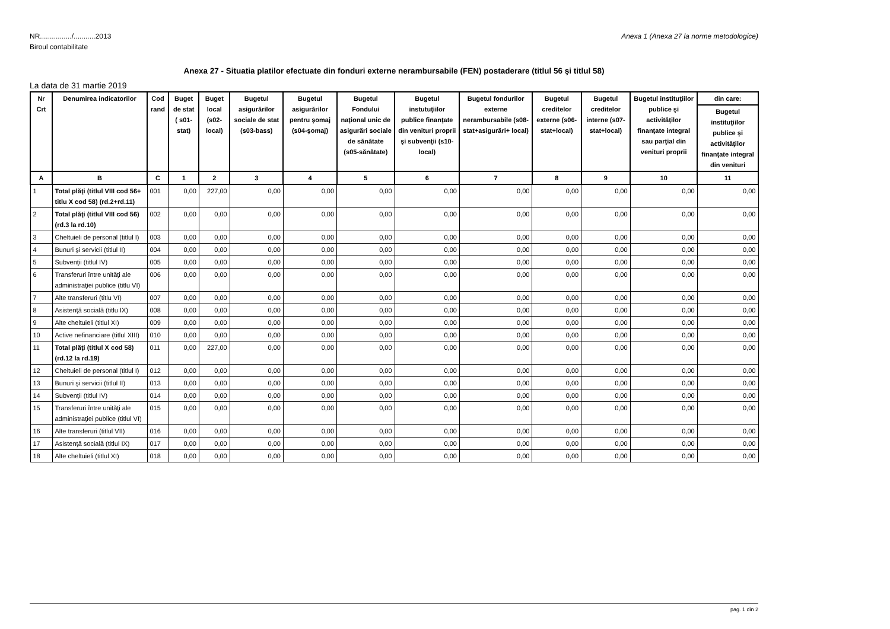Anexa 1 (Anexa 27 la norme metodologice) NR................/...........2013
Biroul contabilitate
Anexa 27 - Situatia platilor efectuate din fonduri externe nerambursabile (FEN) postaderare (titlul 56 şi titlul 58)
La data de 31 martie 2019
| Nr Crt | Denumirea indicatorilor | Cod rand | Buget de stat ( s01-stat) | Buget local (s02-local) | Bugetul asigurărilor sociale de stat (s03-bass) | Bugetul asigurărilor pentru şomaj (s04-şomaj) | Bugetul Fondului naţional unic de asigurări sociale de sănătate (s05-sănătate) | Bugetul instutuţiilor publice finanţate din venituri proprii şi subvenţii (s10-local) | Bugetul fondurilor externe nerambursabile (s08-stat+asigurări+ local) | Bugetul creditelor externe (s06-stat+local) | Bugetul creditelor interne (s07-stat+local) | Bugetul instituţiilor publice şi activităţilor finanţate integral sau parţial din venituri proprii | din care: |
| --- | --- | --- | --- | --- | --- | --- | --- | --- | --- | --- | --- | --- | --- |
| | | | | | | | | | | | | | Bugetul instituţiilor publice şi activităţilor finanţate integral din venituri |
| A | B | C | 1 | 2 | 3 | 4 | 5 | 6 | 7 | 8 | 9 | 10 | 11 |
| 1 | Total plăţi (titlul VIII cod 56+ titlu X cod 58) (rd.2+rd.11) | 001 | 0,00 | 227,00 | 0,00 | 0,00 | 0,00 | 0,00 | 0,00 | 0,00 | 0,00 | 0,00 | 0,00 |
| 2 | Total plăţi (titlul VIII cod 56) (rd.3 la rd.10) | 002 | 0,00 | 0,00 | 0,00 | 0,00 | 0,00 | 0,00 | 0,00 | 0,00 | 0,00 | 0,00 | 0,00 |
| 3 | Cheltuieli de personal (titlul I) | 003 | 0,00 | 0,00 | 0,00 | 0,00 | 0,00 | 0,00 | 0,00 | 0,00 | 0,00 | 0,00 | 0,00 |
| 4 | Bunuri şi servicii (titlul II) | 004 | 0,00 | 0,00 | 0,00 | 0,00 | 0,00 | 0,00 | 0,00 | 0,00 | 0,00 | 0,00 | 0,00 |
| 5 | Subvenţii (titlul IV) | 005 | 0,00 | 0,00 | 0,00 | 0,00 | 0,00 | 0,00 | 0,00 | 0,00 | 0,00 | 0,00 | 0,00 |
| 6 | Transferuri între unităţi ale administraţiei publice (titlu VI) | 006 | 0,00 | 0,00 | 0,00 | 0,00 | 0,00 | 0,00 | 0,00 | 0,00 | 0,00 | 0,00 | 0,00 |
| 7 | Alte transferuri (titlu VI) | 007 | 0,00 | 0,00 | 0,00 | 0,00 | 0,00 | 0,00 | 0,00 | 0,00 | 0,00 | 0,00 | 0,00 |
| 8 | Asistenţă socială (titlu IX) | 008 | 0,00 | 0,00 | 0,00 | 0,00 | 0,00 | 0,00 | 0,00 | 0,00 | 0,00 | 0,00 | 0,00 |
| 9 | Alte cheltuieli (titlul XI) | 009 | 0,00 | 0,00 | 0,00 | 0,00 | 0,00 | 0,00 | 0,00 | 0,00 | 0,00 | 0,00 | 0,00 |
| 10 | Active nefinanciare (titlul XIII) | 010 | 0,00 | 0,00 | 0,00 | 0,00 | 0,00 | 0,00 | 0,00 | 0,00 | 0,00 | 0,00 | 0,00 |
| 11 | Total plăţi (titlul X cod 58) (rd.12 la rd.19) | 011 | 0,00 | 227,00 | 0,00 | 0,00 | 0,00 | 0,00 | 0,00 | 0,00 | 0,00 | 0,00 | 0,00 |
| 12 | Cheltuieli de personal (titlul I) | 012 | 0,00 | 0,00 | 0,00 | 0,00 | 0,00 | 0,00 | 0,00 | 0,00 | 0,00 | 0,00 | 0,00 |
| 13 | Bunuri şi servicii (titlul II) | 013 | 0,00 | 0,00 | 0,00 | 0,00 | 0,00 | 0,00 | 0,00 | 0,00 | 0,00 | 0,00 | 0,00 |
| 14 | Subvenţii (titlul IV) | 014 | 0,00 | 0,00 | 0,00 | 0,00 | 0,00 | 0,00 | 0,00 | 0,00 | 0,00 | 0,00 | 0,00 |
| 15 | Transferuri între unităţi ale administraţiei publice (titlul VI) | 015 | 0,00 | 0,00 | 0,00 | 0,00 | 0,00 | 0,00 | 0,00 | 0,00 | 0,00 | 0,00 | 0,00 |
| 16 | Alte transferuri (titlul VII) | 016 | 0,00 | 0,00 | 0,00 | 0,00 | 0,00 | 0,00 | 0,00 | 0,00 | 0,00 | 0,00 | 0,00 |
| 17 | Asistenţă socială (titlul IX) | 017 | 0,00 | 0,00 | 0,00 | 0,00 | 0,00 | 0,00 | 0,00 | 0,00 | 0,00 | 0,00 | 0,00 |
| 18 | Alte cheltuieli (titlul XI) | 018 | 0,00 | 0,00 | 0,00 | 0,00 | 0,00 | 0,00 | 0,00 | 0,00 | 0,00 | 0,00 | 0,00 |
pag. 1 din 2